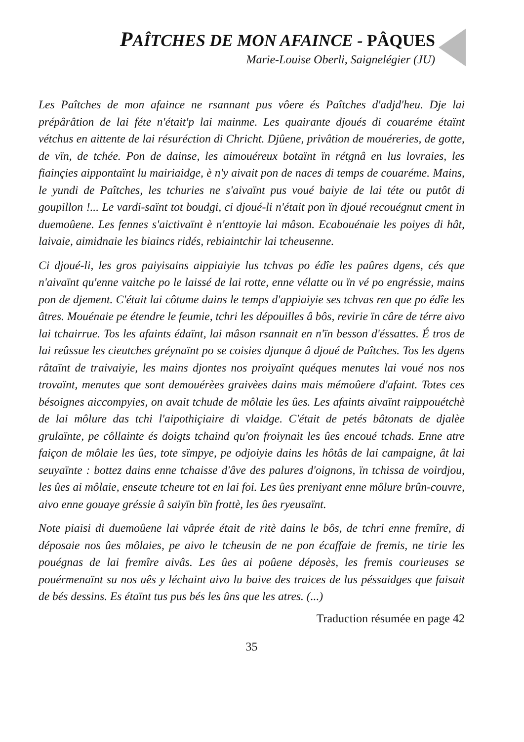PAÎTCHES DE MON AFAINCE - PÂQUES
Marie-Louise Oberli, Saignelégier (JU)
Les Paîtches de mon afaince ne rsannant pus vôere és Paîtches d'adjd'heu. Dje lai prépârâtion de lai féte n'était'p lai mainme. Les quairante djoués di couaréme étaïnt vétchus en aittente de lai résuréction di Chricht. Djûene, privâtion de mouéreries, de gotte, de vïn, de tchée. Pon de dainse, les aimouéreux botaïnt ïn rétgnâ en lus lovraies, les fiainçies aippontaïnt lu mairiaidge, è n'y aivait pon de naces di temps de couaréme. Mains, le yundi de Paîtches, les tchuries ne s'aivaïnt pus voué baiyie de lai téte ou putôt di goupillon !... Le vardi-saïnt tot boudgi, ci djoué-li n'était pon ïn djoué recouégnut cment in duemoûene. Les fennes s'aictivaïnt è n'enttoyie lai mâson. Ecabouénaie les poiyes di hât, laivaie, aimidnaie les biaincs ridés, rebiaintchir lai tcheusenne.
Ci djoué-li, les gros paiyisains aippiaiyie lus tchvas po édîe les paûres dgens, cés que n'aivaïnt qu'enne vaitche po le laissé de lai rotte, enne vélatte ou ïn vé po engréssie, mains pon de djement. C'était lai côtume dains le temps d'appiaiyie ses tchvas ren que po édîe les âtres. Mouénaie pe étendre le feumie, tchri les dépouilles â bôs, revirie ïn câre de térre aivo lai tchairrue. Tos les afaints édaïnt, lai mâson rsannait en n'ïn besson d'éssattes. É tros de lai reûssue les cieutches gréynaïnt po se coisies djunque â djoué de Paîtches. Tos les dgens râtaïnt de traivaiyie, les mains djontes nos proiyaïnt quéques menutes lai voué nos nos trovaïnt, menutes que sont demouérèes graivèes dains mais mémoûere d'afaint. Totes ces bésoignes aiccompyies, on avait tchude de môlaie les ûes. Les afaints aivaïnt raippouétchè de lai môlure das tchi l'aipothiçiaire di vlaidge. C'était de petés bâtonats de djalèe grulaïnte, pe côllainte és doigts tchaind qu'on froiynait les ûes encoué tchads. Enne atre faiçon de môlaie les ûes, tote sïmpye, pe odjoiyie dains les hôtâs de lai campaigne, ât lai seuyaïnte : bottez dains enne tchaisse d'âve des palures d'oignons, ïn tchissa de voirdjou, les ûes ai môlaie, enseute tcheure tot en lai foi. Les ûes preniyant enne môlure brûn-couvre, aivo enne gouaye gréssie â saiyïn bïn frottè, les ûes ryeusaïnt.
Note piaisi di duemoûene lai vâprée était de ritè dains le bôs, de tchri enne fremîre, di déposaie nos ûes môlaies, pe aivo le tcheusin de ne pon écaffaie de fremis, ne tirie les pouégnas de lai fremîre aivâs. Les ûes ai poûene déposès, les fremis courieuses se pouérmenaïnt su nos uês y léchaint aivo lu baive des traices de lus péssaidges que faisait de bés dessins. Es étaïnt tus pus bés les ûns que les atres. (...)
Traduction résumée en page 42
35